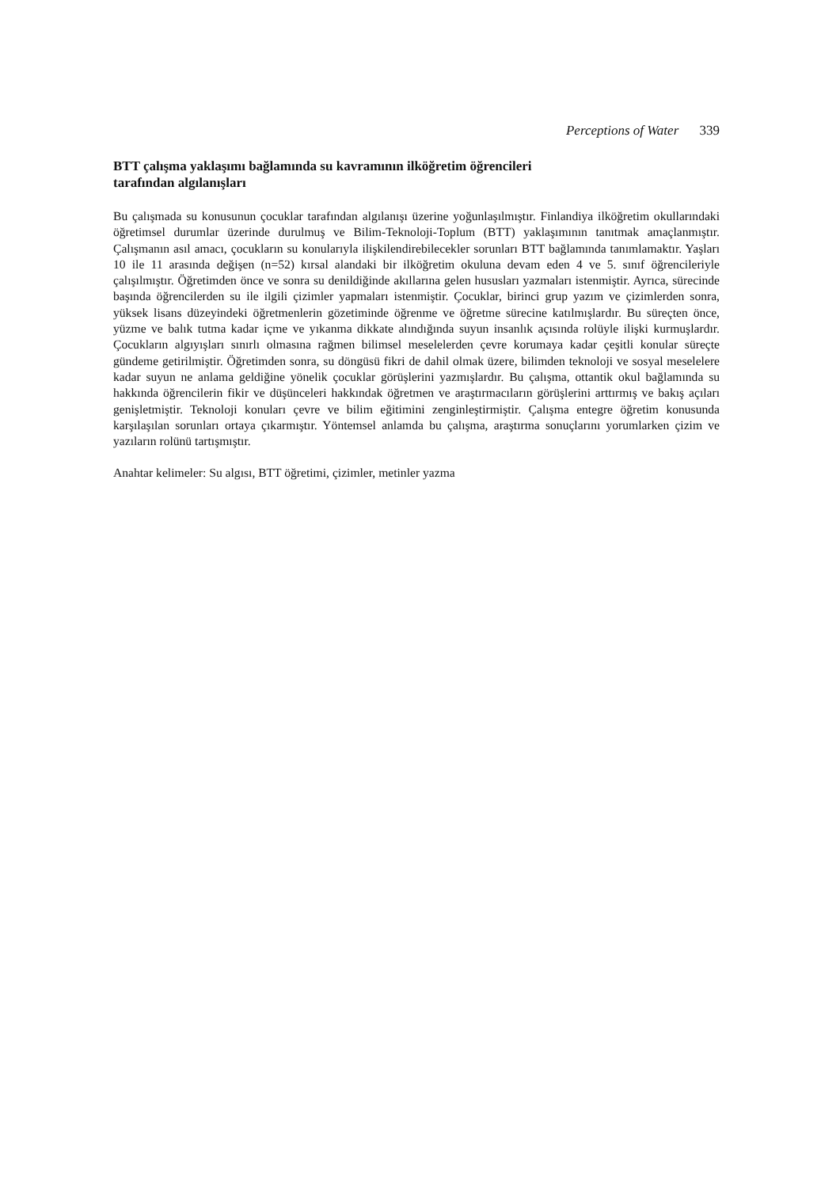Perceptions of Water 339
BTT çalışma yaklaşımı bağlamında su kavramının ilköğretim öğrencileri
tarafından algılanışları
Bu çalışmada su konusunun çocuklar tarafından algılanışı üzerine yoğunlaşılmıştır. Finlandiya ilköğretim okullarındaki öğretimsel durumlar üzerinde durulmuş ve Bilim-Teknoloji-Toplum (BTT) yaklaşımının tanıtmak amaçlanmıştır. Çalışmanın asıl amacı, çocukların su konularıyla ilişkilendirebilecekler sorunları BTT bağlamında tanımlamaktır. Yaşları 10 ile 11 arasında değişen (n=52) kırsal alandaki bir ilköğretim okuluna devam eden 4 ve 5. sınıf öğrencileriyle çalışılmıştır. Öğretimden önce ve sonra su denildiğinde akıllarına gelen hususları yazmaları istenmiştir. Ayrıca, sürecinde başında öğrencilerden su ile ilgili çizimler yapmaları istenmiştir. Çocuklar, birinci grup yazım ve çizimlerden sonra, yüksek lisans düzeyindeki öğretmenlerin gözetiminde öğrenme ve öğretme sürecine katılmışlardır. Bu süreçten önce, yüzme ve balık tutma kadar içme ve yıkanma dikkate alındığında suyun insanlık açısında rolüyle ilişki kurmuşlardır. Çocukların algıyışları sınırlı olmasına rağmen bilimsel meselelerden çevre korumaya kadar çeşitli konular süreçte gündeme getirilmiştir. Öğretimden sonra, su döngüsü fikri de dahil olmak üzere, bilimden teknoloji ve sosyal meselelere kadar suyun ne anlama geldiğine yönelik çocuklar görüşlerini yazmışlardır. Bu çalışma, ottantik okul bağlamında su hakkında öğrencilerin fikir ve düşünceleri hakkındak öğretmen ve araştırmacıların görüşlerini arttırmış ve bakış açıları genişletmiştir. Teknoloji konuları çevre ve bilim eğitimini zenginleştirmiştir. Çalışma entegre öğretim konusunda karşılaşılan sorunları ortaya çıkarmıştır. Yöntemsel anlamda bu çalışma, araştırma sonuçlarını yorumlarken çizim ve yazıların rolünü tartışmıştır.
Anahtar kelimeler: Su algısı, BTT öğretimi, çizimler, metinler yazma